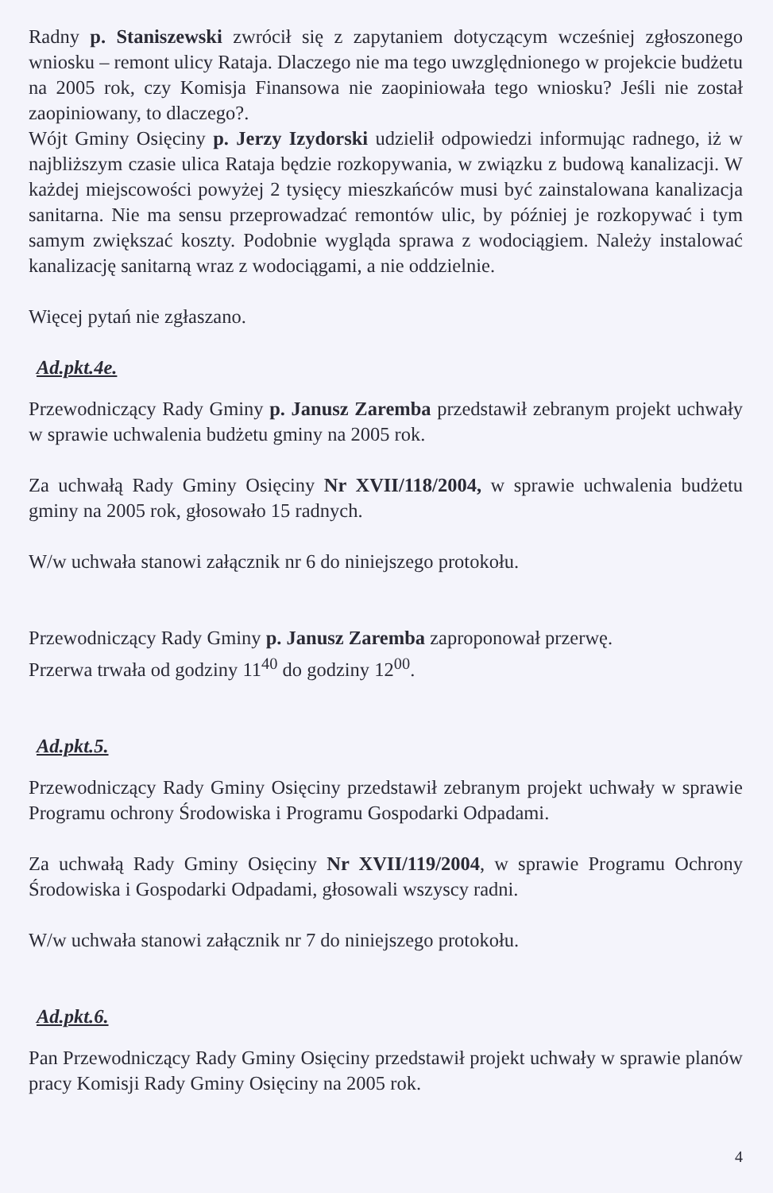Radny p. Staniszewski zwrócił się z zapytaniem dotyczącym wcześniej zgłoszonego wniosku – remont ulicy Rataja. Dlaczego nie ma tego uwzględnionego w projekcie budżetu na 2005 rok, czy Komisja Finansowa nie zaopiniowała tego wniosku? Jeśli nie został zaopiniowany, to dlaczego?.
Wójt Gminy Osięciny p. Jerzy Izydorski udzielił odpowiedzi informując radnego, iż w najbliższym czasie ulica Rataja będzie rozkopywania, w związku z budową kanalizacji. W każdej miejscowości powyżej 2 tysięcy mieszkańców musi być zainstalowana kanalizacja sanitarna. Nie ma sensu przeprowadzać remontów ulic, by później je rozkopywać i tym samym zwiększać koszty. Podobnie wygląda sprawa z wodociągiem. Należy instalować kanalizację sanitarną wraz z wodociągami, a nie oddzielnie.
Więcej pytań nie zgłaszano.
Ad.pkt.4e.
Przewodniczący Rady Gminy p. Janusz Zaremba przedstawił zebranym projekt uchwały w sprawie uchwalenia budżetu gminy na 2005 rok.
Za uchwałą Rady Gminy Osięciny Nr XVII/118/2004, w sprawie uchwalenia budżetu gminy na 2005 rok, głosowało 15 radnych.
W/w uchwała stanowi załącznik nr 6 do niniejszego protokołu.
Przewodniczący Rady Gminy p. Janusz Zaremba zaproponował przerwę.
Przerwa trwała od godziny 11<sup>40</sup> do godziny 12<sup>00</sup>.
Ad.pkt.5.
Przewodniczący Rady Gminy Osięciny przedstawił zebranym projekt uchwały w sprawie Programu ochrony Środowiska i Programu Gospodarki Odpadami.
Za uchwałą Rady Gminy Osięciny Nr XVII/119/2004, w sprawie Programu Ochrony Środowiska i Gospodarki Odpadami, głosowali wszyscy radni.
W/w uchwała stanowi załącznik nr 7 do niniejszego protokołu.
Ad.pkt.6.
Pan Przewodniczący Rady Gminy Osięciny przedstawił projekt uchwały w sprawie planów pracy Komisji Rady Gminy Osięciny na 2005 rok.
4